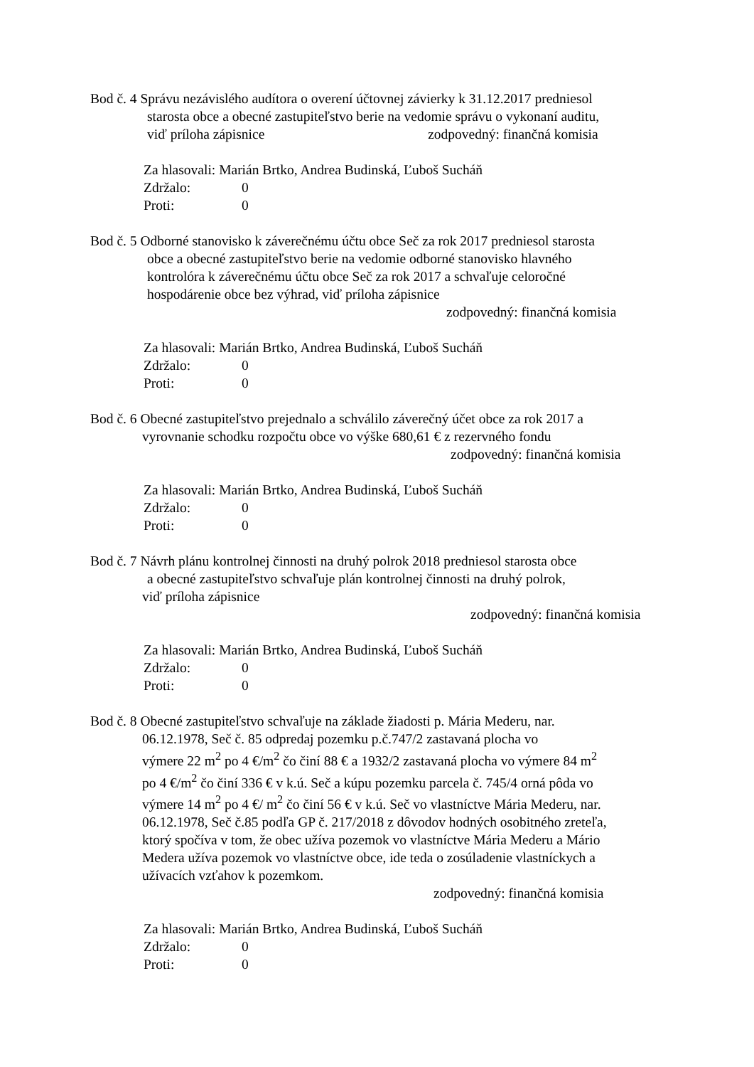Bod č. 4 Správu nezávislého audítora o overení účtovnej závierky k 31.12.2017 predniesol
starosta obce a obecné zastupiteľstvo berie na vedomie správu o vykonaní auditu,
viď príloha zápisnice zodpovedný: finančná komisia
Za hlasovali: Marián Brtko, Andrea Budinská, Ľuboš Sucháň
Zdržalo: 0
Proti: 0
Bod č. 5 Odborné stanovisko k záverečnému účtu obce Seč za rok 2017 predniesol starosta
obce a obecné zastupiteľstvo berie na vedomie odborné stanovisko hlavného
kontrolóra k záverečnému účtu obce Seč za rok 2017 a schvaľuje celoročné
hospodárenie obce bez výhrad, viď príloha zápisnice
zodpovedný: finančná komisia
Za hlasovali: Marián Brtko, Andrea Budinská, Ľuboš Sucháň
Zdržalo: 0
Proti: 0
Bod č. 6 Obecné zastupiteľstvo prejednalo a schválilo záverečný účet obce za rok 2017 a
vyrovnanie schodku rozpočtu obce vo výške 680,61 € z rezervného fondu
zodpovedný: finančná komisia
Za hlasovali: Marián Brtko, Andrea Budinská, Ľuboš Sucháň
Zdržalo: 0
Proti: 0
Bod č. 7 Návrh plánu kontrolnej činnosti na druhý polrok 2018 predniesol starosta obce
a obecné zastupiteľstvo schvaľuje plán kontrolnej činnosti na druhý polrok,
viď príloha zápisnice
zodpovedný: finančná komisia
Za hlasovali: Marián Brtko, Andrea Budinská, Ľuboš Sucháň
Zdržalo: 0
Proti: 0
Bod č. 8 Obecné zastupiteľstvo schvaľuje na základe žiadosti p. Mária Mederu, nar.
06.12.1978, Seč č. 85 odpredaj pozemku p.č.747/2 zastavaná plocha vo
výmere 22 m<sup>2</sup> po 4 €/m<sup>2</sup> čo činí 88 € a 1932/2 zastavaná plocha vo výmere 84 m<sup>2</sup>
po 4 €/m<sup>2</sup> čo činí 336 € v k.ú. Seč a kúpu pozemku parcela č. 745/4 orná pôda vo
výmere 14 m<sup>2</sup> po 4 €/ m<sup>2</sup> čo činí 56 € v k.ú. Seč vo vlastníctve Mária Mederu, nar.
06.12.1978, Seč č.85 podľa GP č. 217/2018 z dôvodov hodných osobitného zreteľa,
ktorý spočíva v tom, že obec užíva pozemok vo vlastníctve Mária Mederu a Mário
Medera užíva pozemok vo vlastníctve obce, ide teda o zosúladenie vlastníckych a
užívacích vzťahov k pozemkom.
zodpovedný: finančná komisia
Za hlasovali: Marián Brtko, Andrea Budinská, Ľuboš Sucháň
Zdržalo: 0
Proti: 0